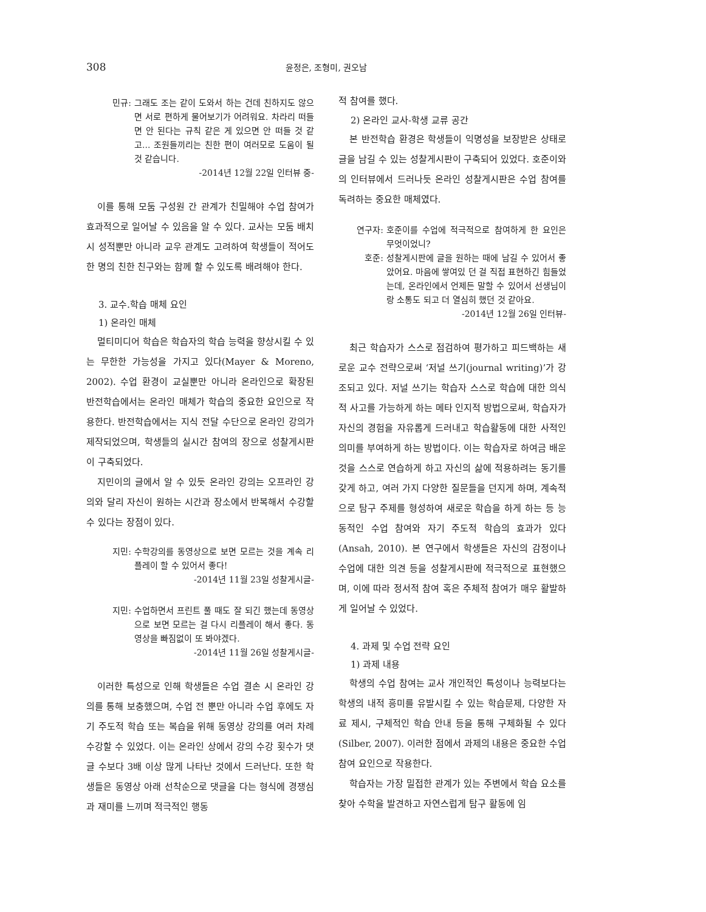308
윤정은, 조형미, 권오남
민규: 그래도 조는 같이 도와서 하는 건데 친하지도 않으면 서로 편하게 물어보기가 어려워요. 차라리 떠들면 안 된다는 규칙 같은 게 있으면 안 떠들 것 같고... 조원들끼리는 친한 편이 여러모로 도움이 될 것 같습니다.
-2014년 12월 22일 인터뷰 중-
이를 통해 모둠 구성원 간 관계가 친밀해야 수업 참여가 효과적으로 일어날 수 있음을 알 수 있다. 교사는 모둠 배치 시 성적뿐만 아니라 교우 관계도 고려하여 학생들이 적어도 한 명의 친한 친구와는 함께 할 수 있도록 배려해야 한다.
3. 교수․학습 매체 요인
1) 온라인 매체
멀티미디어 학습은 학습자의 학습 능력을 향상시킬 수 있는 무한한 가능성을 가지고 있다(Mayer & Moreno, 2002). 수업 환경이 교실뿐만 아니라 온라인으로 확장된 반전학습에서는 온라인 매체가 학습의 중요한 요인으로 작용한다. 반전학습에서는 지식 전달 수단으로 온라인 강의가 제작되었으며, 학생들의 실시간 참여의 장으로 성찰게시판이 구축되었다.
지민이의 글에서 알 수 있듯 온라인 강의는 오프라인 강의와 달리 자신이 원하는 시간과 장소에서 반복해서 수강할 수 있다는 장점이 있다.
지민: 수학강의를 동영상으로 보면 모르는 것을 계속 리플레이 할 수 있어서 좋다!
-2014년 11월 23일 성찰게시글-
지민: 수업하면서 프린트 풀 때도 잘 되긴 했는데 동영상으로 보면 모르는 걸 다시 리플레이 해서 좋다. 동영상을 빠짐없이 또 봐야겠다.
-2014년 11월 26일 성찰게시글-
이러한 특성으로 인해 학생들은 수업 결손 시 온라인 강의를 통해 보충했으며, 수업 전 뿐만 아니라 수업 후에도 자기 주도적 학습 또는 복습을 위해 동영상 강의를 여러 차례 수강할 수 있었다. 이는 온라인 상에서 강의 수강 횟수가 댓글 수보다 3배 이상 많게 나타난 것에서 드러난다. 또한 학생들은 동영상 아래 선착순으로 댓글을 다는 형식에 경쟁심과 재미를 느끼며 적극적인 행동
적 참여를 했다.
2) 온라인 교사-학생 교류 공간
본 반전학습 환경은 학생들이 익명성을 보장받은 상태로 글을 남길 수 있는 성찰게시판이 구축되어 있었다. 호준이와의 인터뷰에서 드러나듯 온라인 성찰게시판은 수업 참여를 독려하는 중요한 매체였다.
연구자: 호준이를 수업에 적극적으로 참여하게 한 요인은 무엇이었니?
호준: 성찰게시판에 글을 원하는 때에 남길 수 있어서 좋았어요. 마음에 쌓여있 던 걸 직접 표현하긴 힘들었는데, 온라인에서 언제든 말할 수 있어서 선생님이랑 소통도 되고 더 열심히 했던 것 같아요.
-2014년 12월 26일 인터뷰-
최근 학습자가 스스로 점검하여 평가하고 피드백하는 새로운 교수 전략으로써 ‘저널 쓰기(journal writing)’가 강조되고 있다. 저널 쓰기는 학습자 스스로 학습에 대한 의식적 사고를 가능하게 하는 메타 인지적 방법으로써, 학습자가 자신의 경험을 자유롭게 드러내고 학습활동에 대한 사적인 의미를 부여하게 하는 방법이다. 이는 학습자로 하여금 배운 것을 스스로 연습하게 하고 자신의 삶에 적용하려는 동기를 갖게 하고, 여러 가지 다양한 질문들을 던지게 하며, 계속적으로 탐구 주제를 형성하여 새로운 학습을 하게 하는 등 능동적인 수업 참여와 자기 주도적 학습의 효과가 있다(Ansah, 2010). 본 연구에서 학생들은 자신의 감정이나 수업에 대한 의견 등을 성찰게시판에 적극적으로 표현했으며, 이에 따라 정서적 참여 혹은 주체적 참여가 매우 활발하게 일어날 수 있었다.
4. 과제 및 수업 전략 요인
1) 과제 내용
학생의 수업 참여는 교사 개인적인 특성이나 능력보다는 학생의 내적 흥미를 유발시킬 수 있는 학습문제, 다양한 자료 제시, 구체적인 학습 안내 등을 통해 구체화될 수 있다(Silber, 2007). 이러한 점에서 과제의 내용은 중요한 수업 참여 요인으로 작용한다.
학습자는 가장 밀접한 관계가 있는 주변에서 학습 요소를 찾아 수학을 발견하고 자연스럽게 탐구 활동에 임